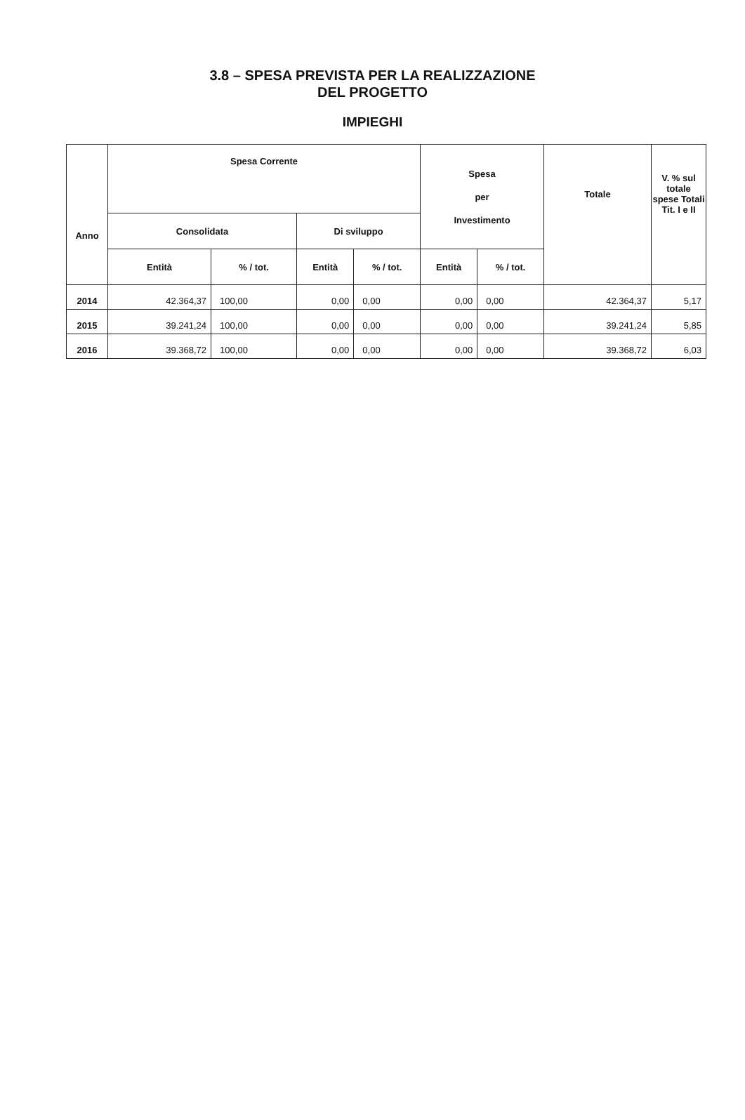3.8 – SPESA PREVISTA PER LA REALIZZAZIONE
DEL PROGETTO
IMPIEGHI
| Anno | Spesa Corrente | | | | Spesa per Investimento | | Totale | V. % sul totale spese Totali Tit. I e II |
| --- | --- | --- | --- | --- | --- | --- | --- | --- |
| | Consolidata | | Di sviluppo | | | | | |
| | Entità | % / tot. | Entità | % / tot. | Entità | % / tot. | | |
| 2014 | 42.364,37 | 100,00 | 0,00 | 0,00 | 0,00 | 0,00 | 42.364,37 | 5,17 |
| 2015 | 39.241,24 | 100,00 | 0,00 | 0,00 | 0,00 | 0,00 | 39.241,24 | 5,85 |
| 2016 | 39.368,72 | 100,00 | 0,00 | 0,00 | 0,00 | 0,00 | 39.368,72 | 6,03 |